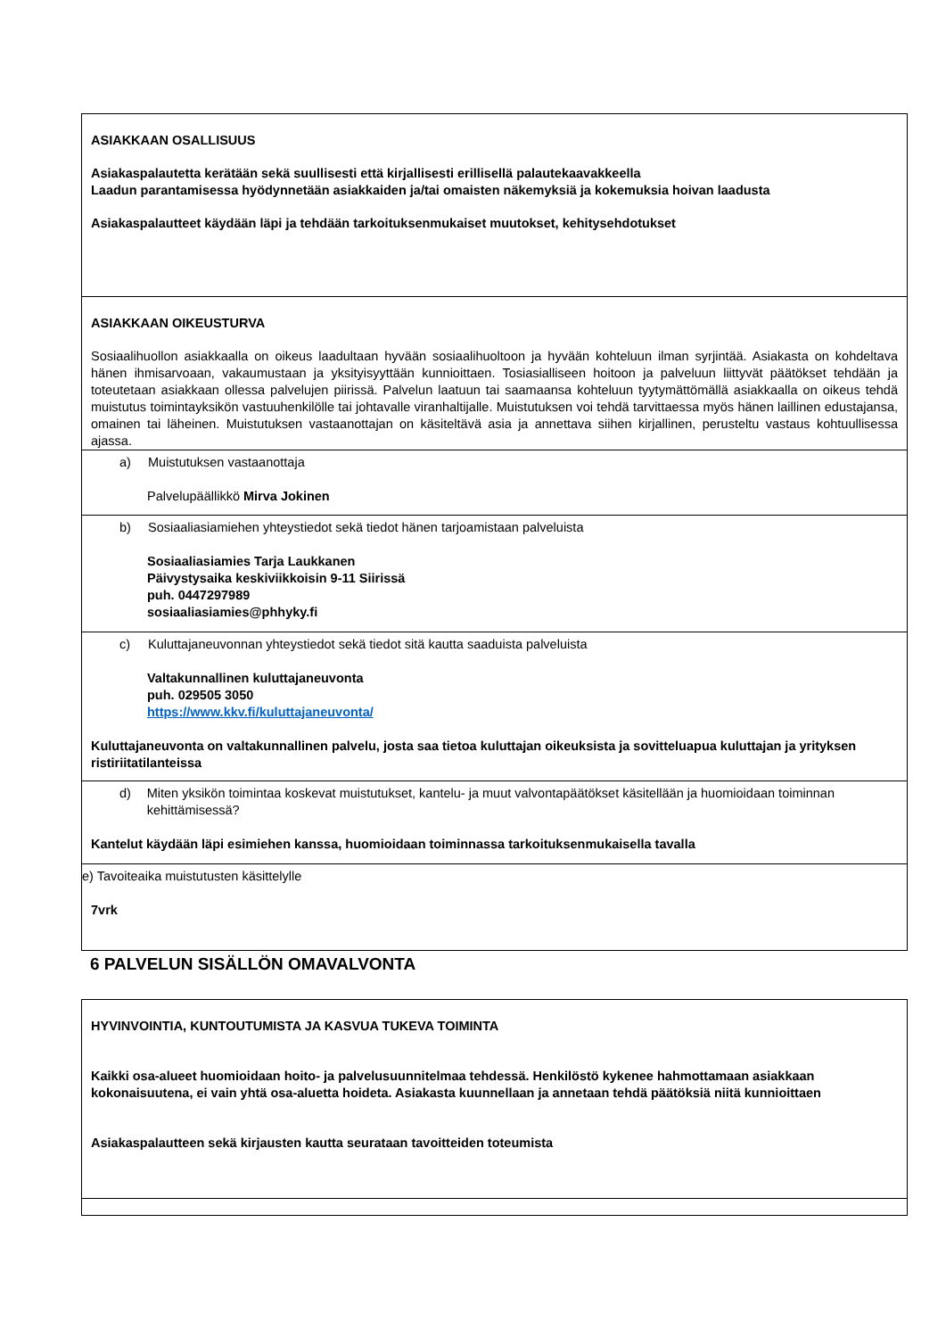| ASIAKKAAN OSALLISUUS Asiakaspalautetta kerätään sekä suullisesti että kirjallisesti erillisellä palautekaavakkeella Laadun parantamisessa hyödynnetään asiakkaiden ja/tai omaisten näkemyksiä ja kokemuksia hoivan laadusta Asiakaspalautteet käydään läpi ja tehdään tarkoituksenmukaiset muutokset, kehitysehdotukset |
| ASIAKKAAN OIKEUSTURVA Sosiaalihuollon asiakkaalla on oikeus laadultaan hyvään sosiaalihuoltoon ja hyvään kohteluun ilman syrjintää. Asiakasta on kohdeltava hänen ihmisarvoaan, vakaumustaan ja yksityisyyttään kunnioittaen. Tosiasialliseen hoitoon ja palveluun liittyvät päätökset tehdään ja toteutetaan asiakkaan ollessa palvelujen piirissä. Palvelun laatuun tai saamaansa kohteluun tyytymättömällä asiakkaalla on oikeus tehdä muistutus toimintayksikön vastuuhenkilölle tai johtavalle viranhaltijalle. Muistutuksen voi tehdä tarvittaessa myös hänen laillinen edustajansa, omainen tai läheinen. Muistutuksen vastaanottajan on käsiteltävä asia ja annettava siihen kirjallinen, perusteltu vastaus kohtuullisessa ajassa. |
| a) Muistutuksen vastaanottaja Palvelupäällikkö Mirva Jokinen |
| b) Sosiaaliasiamiehen yhteystiedot sekä tiedot hänen tarjoamistaan palveluista Sosiaaliasiamies Tarja Laukkanen Päivystysaika keskiviikkoisin 9-11 Siirissä puh. 0447297989 sosiaaliasiamies@phhyky.fi |
| c) Kuluttajaneuvonnan yhteystiedot sekä tiedot sitä kautta saaduista palveluista Valtakunnallinen kuluttajaneuvonta puh. 029505 3050 https://www.kkv.fi/kuluttajaneuvonta/ Kuluttajaneuvonta on valtakunnallinen palvelu, josta saa tietoa kuluttajan oikeuksista ja sovitteluapua kuluttajan ja yrityksen ristiriitatilanteissa |
| d) Miten yksikön toimintaa koskevat muistutukset, kantelu- ja muut valvontapäätökset käsitellään ja huomioidaan toiminnan kehittämisessä? Kantelut käydään läpi esimiehen kanssa, huomioidaan toiminnassa tarkoituksenmukaisella tavalla |
| e) Tavoiteaika muistutusten käsittelylle 7vrk |
6 PALVELUN SISÄLLÖN OMAVALVONTA
| HYVINVOINTIA, KUNTOUTUMISTA JA KASVUA TUKEVA TOIMINTA Kaikki osa-alueet huomioidaan hoito- ja palvelusuunnitelmaa tehdessä. Henkilöstö kykenee hahmottamaan asiakkaan kokonaisuutena, ei vain yhtä osa-aluetta hoideta. Asiakasta kuunnellaan ja annetaan tehdä päätöksiä niitä kunnioittaen Asiakaspalautteen sekä kirjausten kautta seurataan tavoitteiden toteumista |